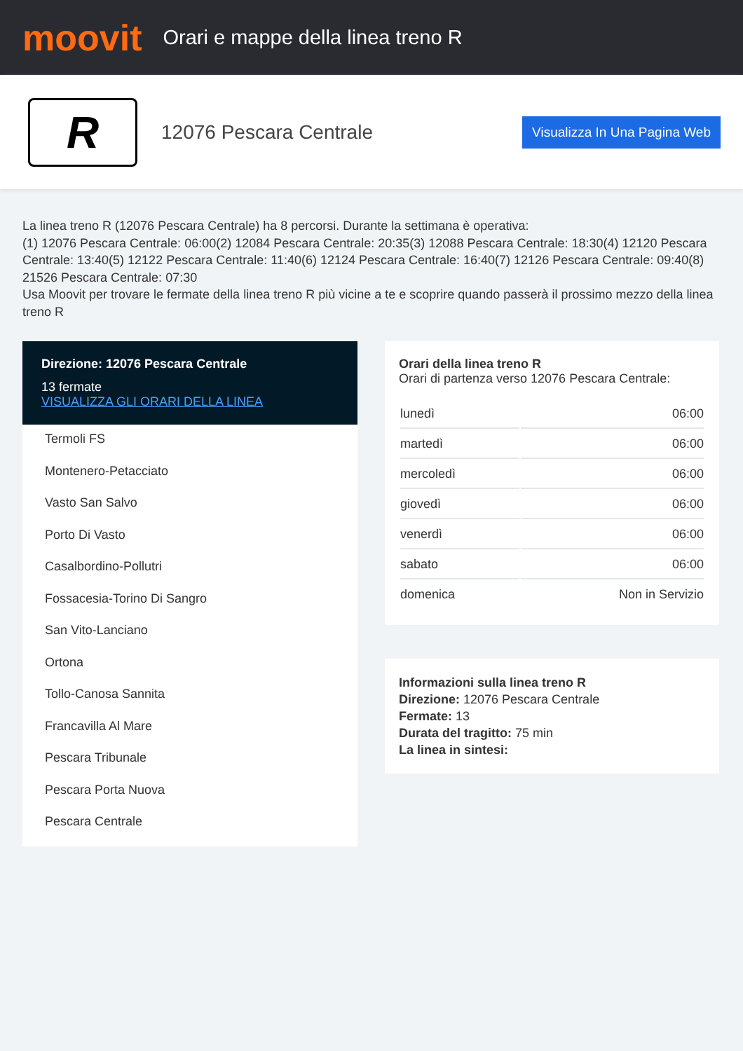moovit
Orari e mappe della linea treno R
R
12076 Pescara Centrale
Visualizza In Una Pagina Web
La linea treno R (12076 Pescara Centrale) ha 8 percorsi. Durante la settimana è operativa:
(1) 12076 Pescara Centrale: 06:00(2) 12084 Pescara Centrale: 20:35(3) 12088 Pescara Centrale: 18:30(4) 12120 Pescara Centrale: 13:40(5) 12122 Pescara Centrale: 11:40(6) 12124 Pescara Centrale: 16:40(7) 12126 Pescara Centrale: 09:40(8) 21526 Pescara Centrale: 07:30
Usa Moovit per trovare le fermate della linea treno R più vicine a te e scoprire quando passerà il prossimo mezzo della linea treno R
Direzione: 12076 Pescara Centrale
13 fermate
VISUALIZZA GLI ORARI DELLA LINEA
Termoli FS
Montenero-Petacciato
Vasto San Salvo
Porto Di Vasto
Casalbordino-Pollutri
Fossacesia-Torino Di Sangro
San Vito-Lanciano
Ortona
Tollo-Canosa Sannita
Francavilla Al Mare
Pescara Tribunale
Pescara Porta Nuova
Pescara Centrale
Orari della linea treno R
Orari di partenza verso 12076 Pescara Centrale:
| lunedì | 06:00 |
| martedì | 06:00 |
| mercoledì | 06:00 |
| giovedì | 06:00 |
| venerdì | 06:00 |
| sabato | 06:00 |
| domenica | Non in Servizio |
Informazioni sulla linea treno R
Direzione: 12076 Pescara Centrale
Fermate: 13
Durata del tragitto: 75 min
La linea in sintesi: